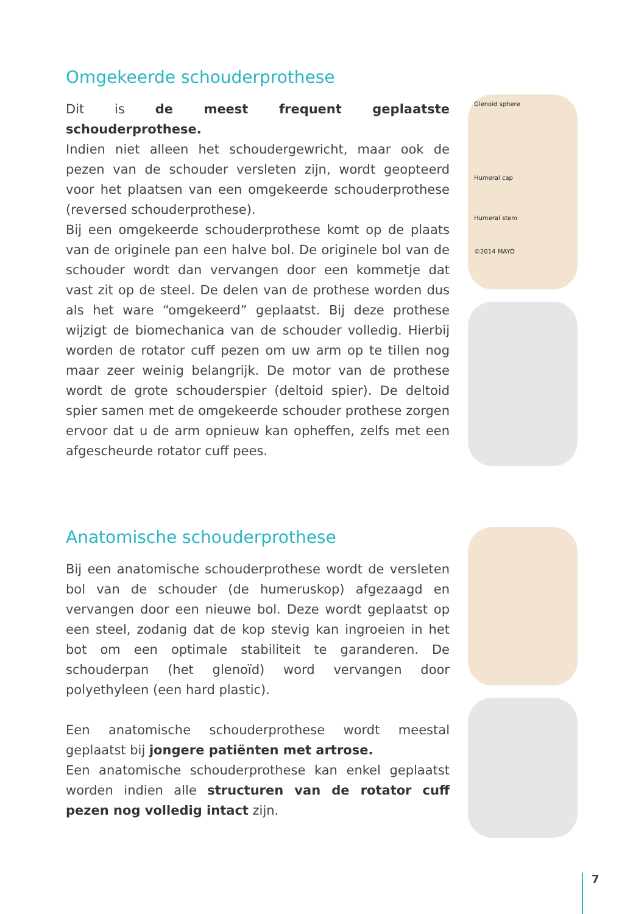Omgekeerde schouderprothese
Dit is de meest frequent geplaatste schouderprothese.
Indien niet alleen het schoudergewricht, maar ook de pezen van de schouder versleten zijn, wordt geopteerd voor het plaatsen van een omgekeerde schouderprothese (reversed schouderprothese).
Bij een omgekeerde schouderprothese komt op de plaats van de originele pan een halve bol. De originele bol van de schouder wordt dan vervangen door een kommetje dat vast zit op de steel. De delen van de prothese worden dus als het ware “omgekeerd” geplaatst. Bij deze prothese wijzigt de biomechanica van de schouder volledig. Hierbij worden de rotator cuff pezen om uw arm op te tillen nog maar zeer weinig belangrijk. De motor van de prothese wordt de grote schouderspier (deltoid spier). De deltoid spier samen met de omgekeerde schouder prothese zorgen ervoor dat u de arm opnieuw kan opheffen, zelfs met een afgescheurde rotator cuff pees.
Glenoid sphere
Humeral cap
Humeral stem
©2014 MAYO
Anatomische schouderprothese
Bij een anatomische schouderprothese wordt de versleten bol van de schouder (de humeruskop) afgezaagd en vervangen door een nieuwe bol. Deze wordt geplaatst op een steel, zodanig dat de kop stevig kan ingroeien in het bot om een optimale stabiliteit te garanderen. De schouderpan (het glenoïd) word vervangen door polyethyleen (een hard plastic).
Een anatomische schouderprothese wordt meestal geplaatst bij jongere patiënten met artrose.
Een anatomische schouderprothese kan enkel geplaatst worden indien alle structuren van de rotator cuff pezen nog volledig intact zijn.
7